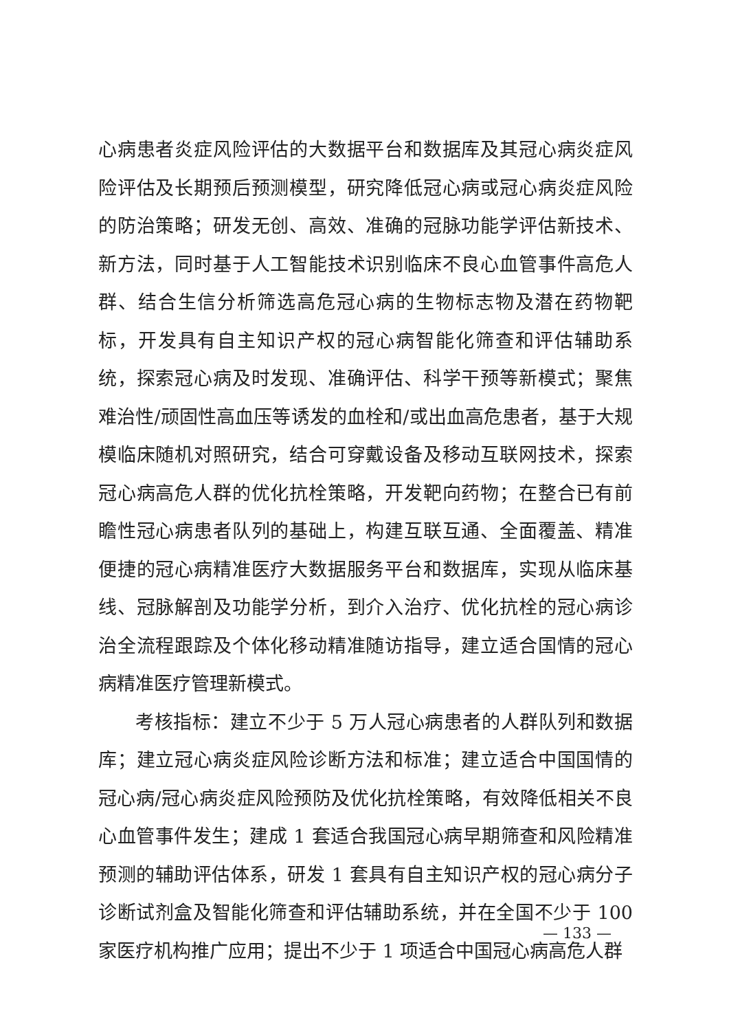心病患者炎症风险评估的大数据平台和数据库及其冠心病炎症风险评估及长期预后预测模型，研究降低冠心病或冠心病炎症风险的防治策略；研发无创、高效、准确的冠脉功能学评估新技术、新方法，同时基于人工智能技术识别临床不良心血管事件高危人群、结合生信分析筛选高危冠心病的生物标志物及潜在药物靶标，开发具有自主知识产权的冠心病智能化筛查和评估辅助系统，探索冠心病及时发现、准确评估、科学干预等新模式；聚焦难治性/顽固性高血压等诱发的血栓和/或出血高危患者，基于大规模临床随机对照研究，结合可穿戴设备及移动互联网技术，探索冠心病高危人群的优化抗栓策略，开发靶向药物；在整合已有前瞻性冠心病患者队列的基础上，构建互联互通、全面覆盖、精准便捷的冠心病精准医疗大数据服务平台和数据库，实现从临床基线、冠脉解剖及功能学分析，到介入治疗、优化抗栓的冠心病诊治全流程跟踪及个体化移动精准随访指导，建立适合国情的冠心病精准医疗管理新模式。
考核指标：建立不少于 5 万人冠心病患者的人群队列和数据库；建立冠心病炎症风险诊断方法和标准；建立适合中国国情的冠心病/冠心病炎症风险预防及优化抗栓策略，有效降低相关不良心血管事件发生；建成 1 套适合我国冠心病早期筛查和风险精准预测的辅助评估体系，研发 1 套具有自主知识产权的冠心病分子诊断试剂盒及智能化筛查和评估辅助系统，并在全国不少于 100 家医疗机构推广应用；提出不少于 1 项适合中国冠心病高危人群
— 133 —